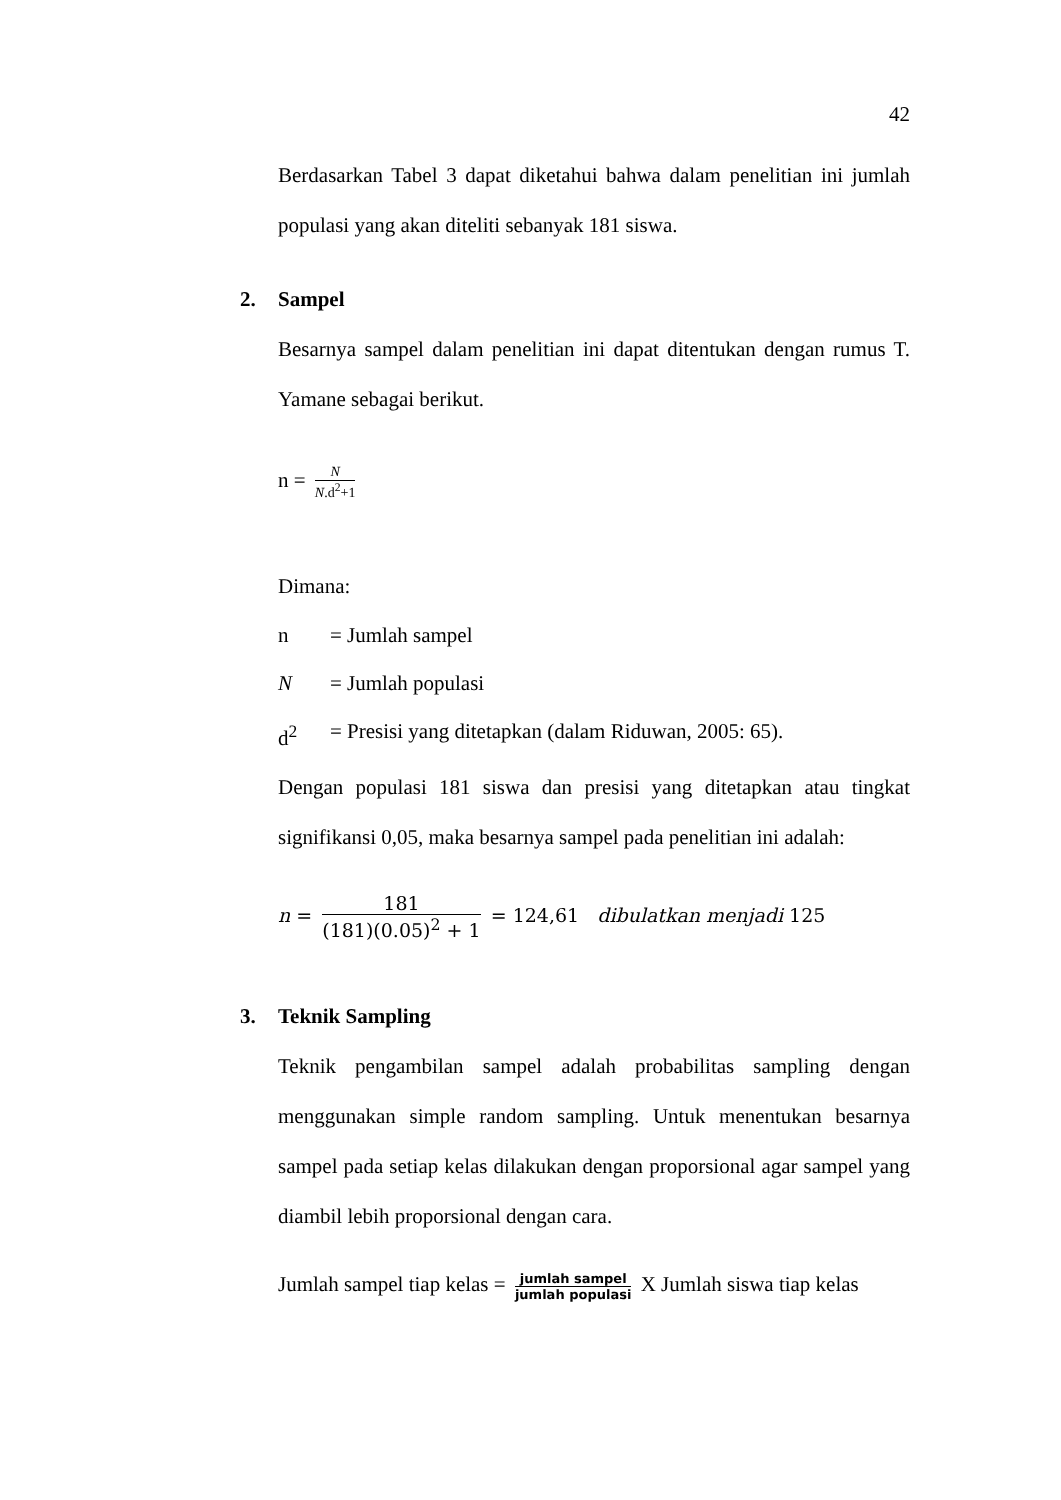42
Berdasarkan Tabel 3 dapat diketahui bahwa dalam penelitian ini jumlah populasi yang akan diteliti sebanyak 181 siswa.
2. Sampel
Besarnya sampel dalam penelitian ini dapat ditentukan dengan rumus T. Yamane sebagai berikut.
n = N N.d<sup>2</sup>+1
Dimana:
n = Jumlah sampel
N = Jumlah populasi
d<sup>2</sup> = Presisi yang ditetapkan (dalam Riduwan, 2005: 65).
Dengan populasi 181 siswa dan presisi yang ditetapkan atau tingkat signifikansi 0,05, maka besarnya sampel pada penelitian ini adalah:
n = 181 (181)(0.05)<sup>2</sup> + 1 = 124,61 dibulatkan menjadi 125
3. Teknik Sampling
Teknik pengambilan sampel adalah probabilitas sampling dengan menggunakan simple random sampling. Untuk menentukan besarnya sampel pada setiap kelas dilakukan dengan proporsional agar sampel yang diambil lebih proporsional dengan cara.
Jumlah sampel tiap kelas = jumlah sampel jumlah populasi X Jumlah siswa tiap kelas